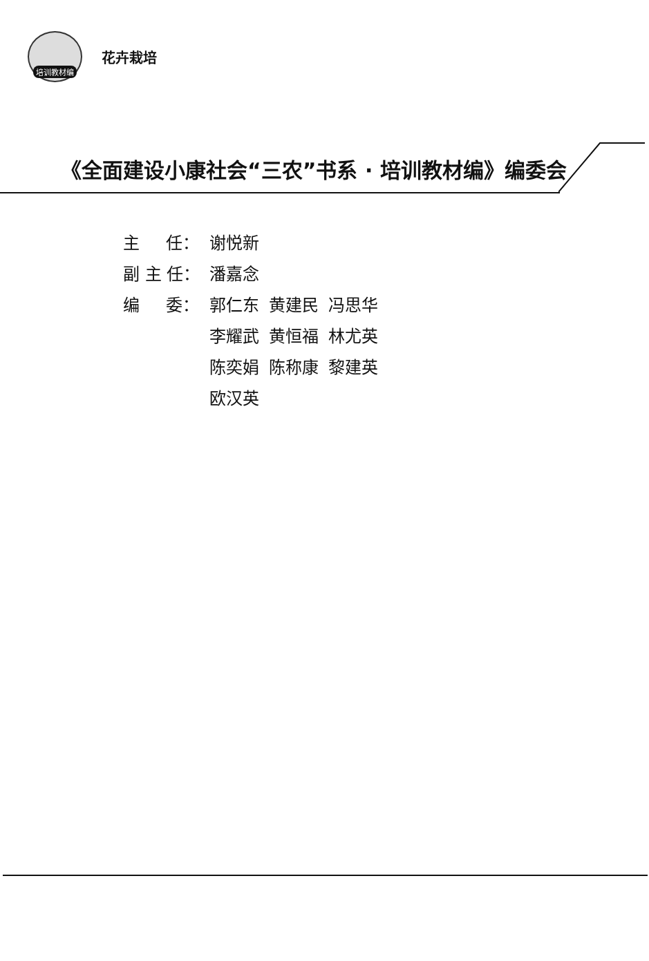培训教材编
花卉栽培
《全面建设小康社会“三农”书系 · 培训教材编》编委会
| 主 任： | 谢悦新 | | |
| 副 主 任： | 潘嘉念 | | |
| 编 委： | 郭仁东 | 黄建民 | 冯思华 |
| | 李耀武 | 黄恒福 | 林尤英 |
| | 陈奕娟 | 陈称康 | 黎建英 |
| | 欧汉英 | | |